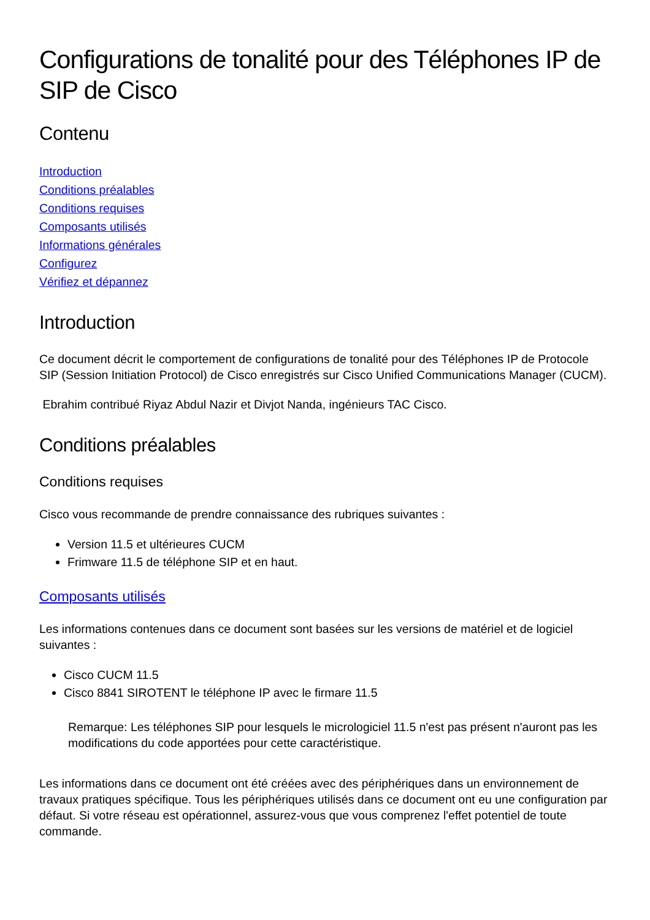Configurations de tonalité pour des Téléphones IP de SIP de Cisco
Contenu
Introduction
Conditions préalables
Conditions requises
Composants utilisés
Informations générales
Configurez
Vérifiez et dépannez
Introduction
Ce document décrit le comportement de configurations de tonalité pour des Téléphones IP de Protocole SIP (Session Initiation Protocol) de Cisco enregistrés sur Cisco Unified Communications Manager (CUCM).
Ebrahim contribué Riyaz Abdul Nazir et Divjot Nanda, ingénieurs TAC Cisco.
Conditions préalables
Conditions requises
Cisco vous recommande de prendre connaissance des rubriques suivantes :
Version 11.5 et ultérieures CUCM
Frimware 11.5 de téléphone SIP et en haut.
Composants utilisés
Les informations contenues dans ce document sont basées sur les versions de matériel et de logiciel suivantes :
Cisco CUCM 11.5
Cisco 8841 SIROTENT le téléphone IP avec le firmare 11.5
Remarque: Les téléphones SIP pour lesquels le micrologiciel 11.5 n'est pas présent n'auront pas les modifications du code apportées pour cette caractéristique.
Les informations dans ce document ont été créées avec des périphériques dans un environnement de travaux pratiques spécifique. Tous les périphériques utilisés dans ce document ont eu une configuration par défaut. Si votre réseau est opérationnel, assurez-vous que vous comprenez l'effet potentiel de toute commande.